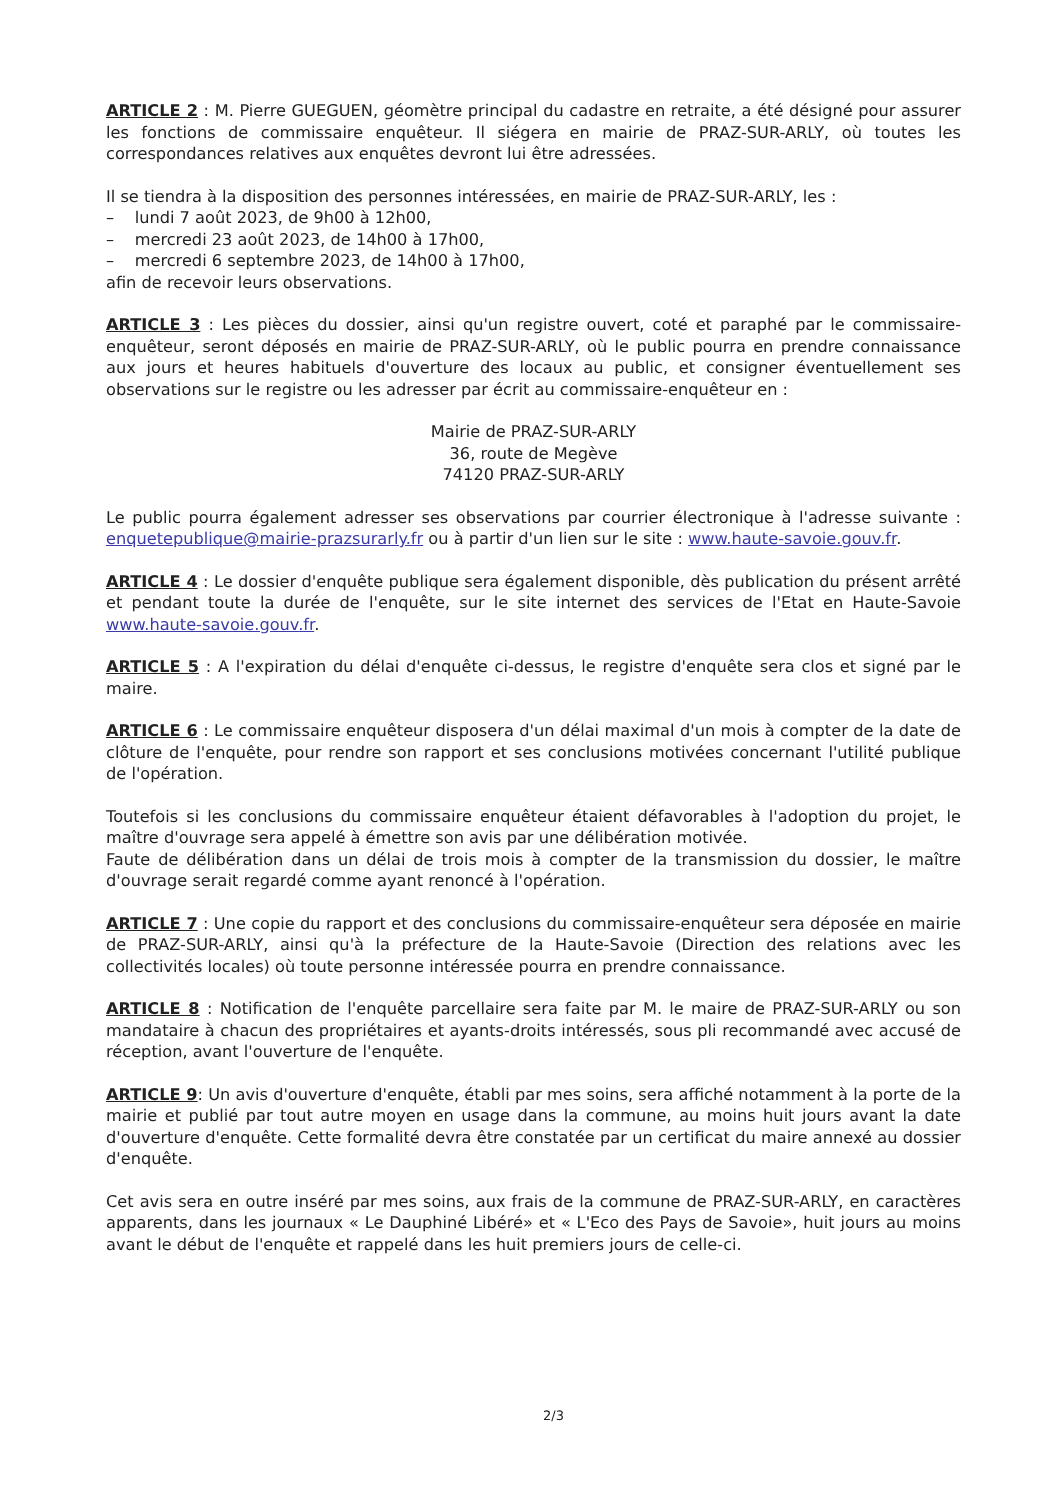ARTICLE 2 : M. Pierre GUEGUEN, géomètre principal du cadastre en retraite, a été désigné pour assurer les fonctions de commissaire enquêteur. Il siégera en mairie de PRAZ-SUR-ARLY, où toutes les correspondances relatives aux enquêtes devront lui être adressées.
Il se tiendra à la disposition des personnes intéressées, en mairie de PRAZ-SUR-ARLY, les :
– lundi 7 août 2023, de 9h00 à 12h00,
– mercredi 23 août 2023, de 14h00 à 17h00,
– mercredi 6 septembre 2023, de 14h00 à 17h00,
afin de recevoir leurs observations.
ARTICLE 3 : Les pièces du dossier, ainsi qu'un registre ouvert, coté et paraphé par le commissaire-enquêteur, seront déposés en mairie de PRAZ-SUR-ARLY, où le public pourra en prendre connaissance aux jours et heures habituels d'ouverture des locaux au public, et consigner éventuellement ses observations sur le registre ou les adresser par écrit au commissaire-enquêteur en :
Mairie de PRAZ-SUR-ARLY
36, route de Megève
74120 PRAZ-SUR-ARLY
Le public pourra également adresser ses observations par courrier électronique à l'adresse suivante : enquetepublique@mairie-prazsurarly.fr ou à partir d'un lien sur le site : www.haute-savoie.gouv.fr.
ARTICLE 4 : Le dossier d'enquête publique sera également disponible, dès publication du présent arrêté et pendant toute la durée de l'enquête, sur le site internet des services de l'Etat en Haute-Savoie www.haute-savoie.gouv.fr.
ARTICLE 5 : A l'expiration du délai d'enquête ci-dessus, le registre d'enquête sera clos et signé par le maire.
ARTICLE 6 : Le commissaire enquêteur disposera d'un délai maximal d'un mois à compter de la date de clôture de l'enquête, pour rendre son rapport et ses conclusions motivées concernant l'utilité publique de l'opération.
Toutefois si les conclusions du commissaire enquêteur étaient défavorables à l'adoption du projet, le maître d'ouvrage sera appelé à émettre son avis par une délibération motivée.
Faute de délibération dans un délai de trois mois à compter de la transmission du dossier, le maître d'ouvrage serait regardé comme ayant renoncé à l'opération.
ARTICLE 7 : Une copie du rapport et des conclusions du commissaire-enquêteur sera déposée en mairie de PRAZ-SUR-ARLY, ainsi qu'à la préfecture de la Haute-Savoie (Direction des relations avec les collectivités locales) où toute personne intéressée pourra en prendre connaissance.
ARTICLE 8 : Notification de l'enquête parcellaire sera faite par M. le maire de PRAZ-SUR-ARLY ou son mandataire à chacun des propriétaires et ayants-droits intéressés, sous pli recommandé avec accusé de réception, avant l'ouverture de l'enquête.
ARTICLE 9: Un avis d'ouverture d'enquête, établi par mes soins, sera affiché notamment à la porte de la mairie et publié par tout autre moyen en usage dans la commune, au moins huit jours avant la date d'ouverture d'enquête. Cette formalité devra être constatée par un certificat du maire annexé au dossier d'enquête.
Cet avis sera en outre inséré par mes soins, aux frais de la commune de PRAZ-SUR-ARLY, en caractères apparents, dans les journaux « Le Dauphiné Libéré» et « L'Eco des Pays de Savoie», huit jours au moins avant le début de l'enquête et rappelé dans les huit premiers jours de celle-ci.
2/3